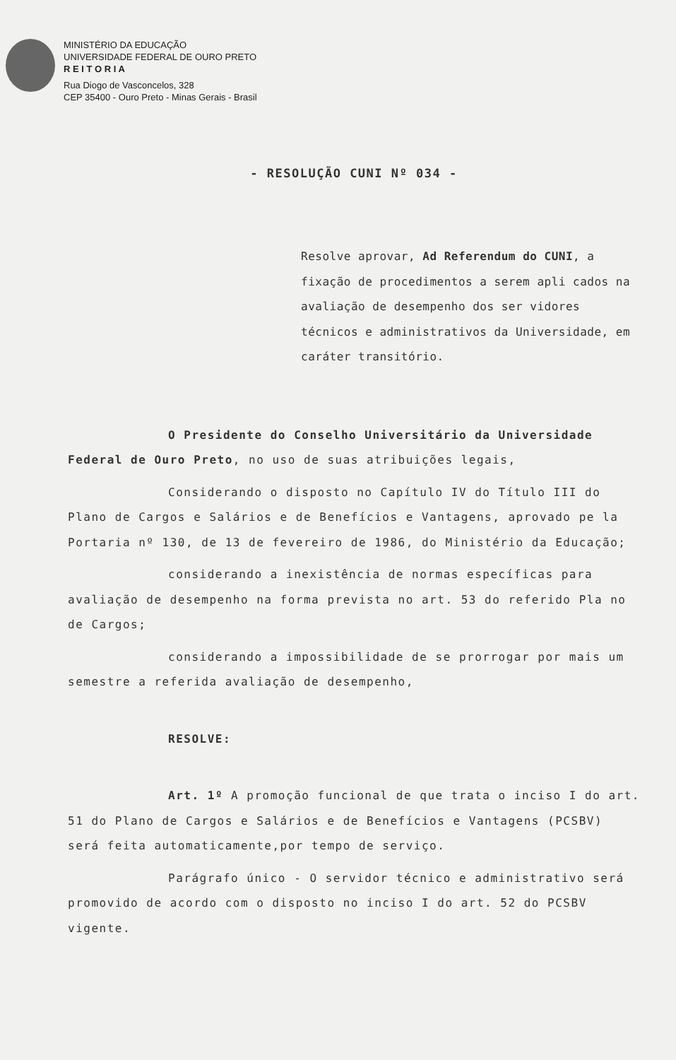MINISTÉRIO DA EDUCAÇÃO
UNIVERSIDADE FEDERAL DE OURO PRETO
R E I T O R I A
Rua Diogo de Vasconcelos, 328
CEP 35400 - Ouro Preto - Minas Gerais - Brasil
- RESOLUÇÃO CUNI Nº 034 -
Resolve aprovar, Ad Referendum do CUNI, a fixação de procedimentos a serem apli cados na avaliação de desempenho dos ser vidores técnicos e administrativos da Universidade, em caráter transitório.
O Presidente do Conselho Universitário da Universidade Federal de Ouro Preto, no uso de suas atribuições legais,
Considerando o disposto no Capítulo IV do Título III do Plano de Cargos e Salários e de Benefícios e Vantagens, aprovado pe la Portaria nº 130, de 13 de fevereiro de 1986, do Ministério da Educação;
considerando a inexistência de normas específicas para avaliação de desempenho na forma prevista no art. 53 do referido Pla no de Cargos;
considerando a impossibilidade de se prorrogar por mais um semestre a referida avaliação de desempenho,
RESOLVE:
Art. 1º A promoção funcional de que trata o inciso I do art. 51 do Plano de Cargos e Salários e de Benefícios e Vantagens (PCSBV) será feita automaticamente,por tempo de serviço.
Parágrafo único - O servidor técnico e administrativo será promovido de acordo com o disposto no inciso I do art. 52 do PCSBV vigente.